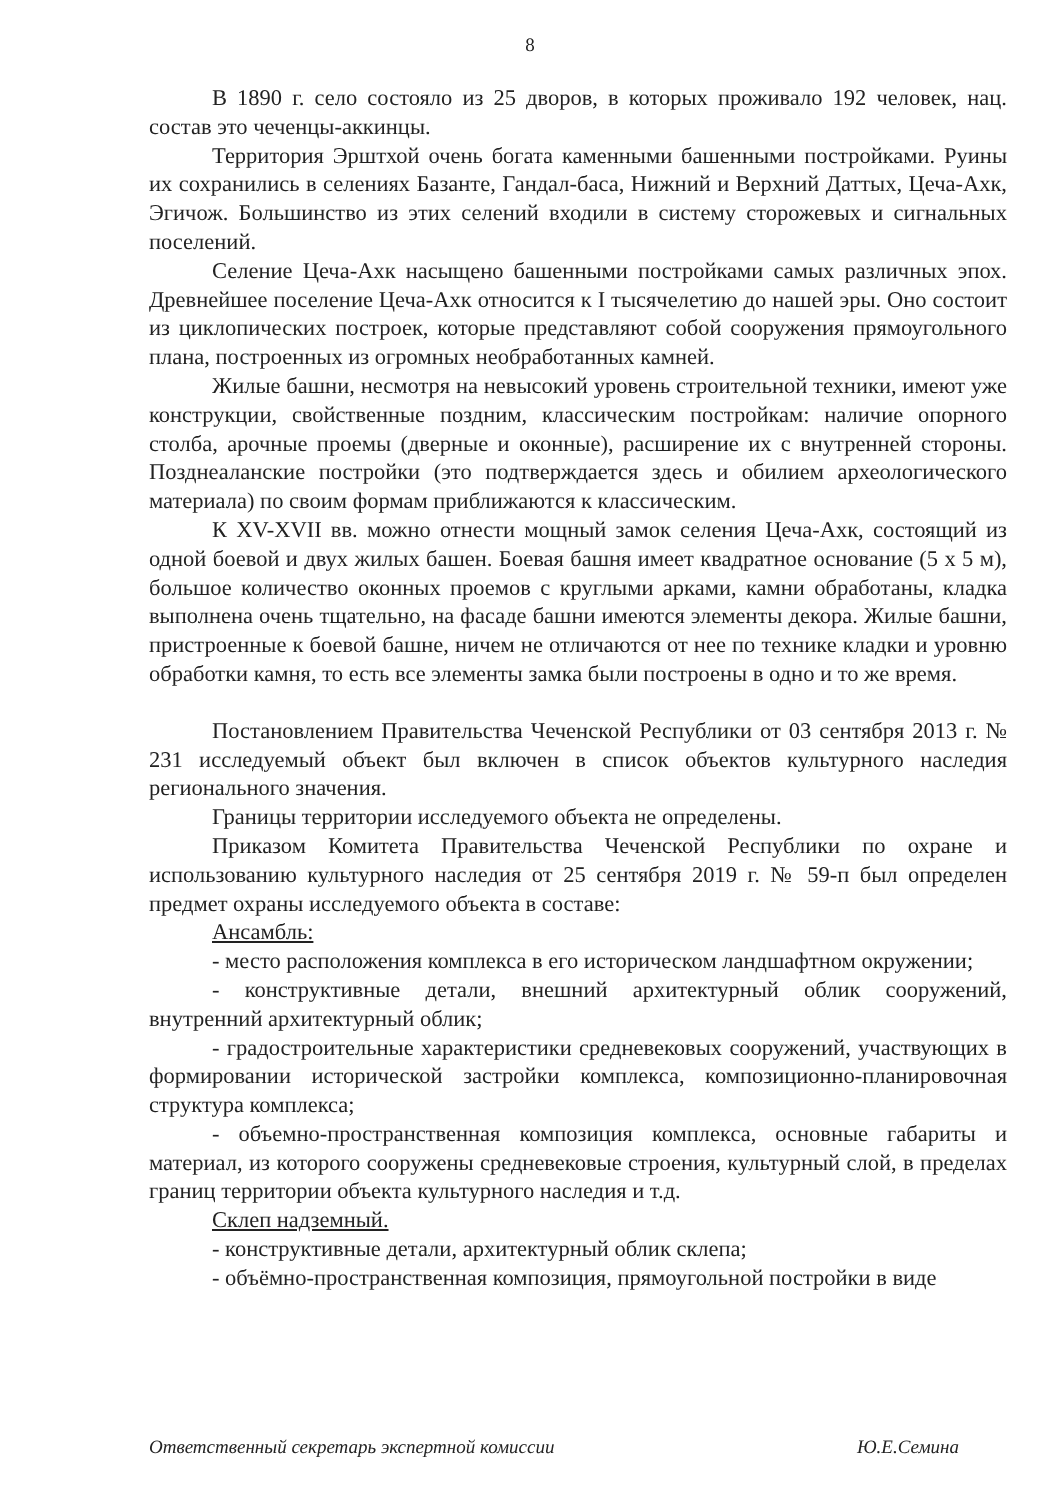8
В 1890 г. село состояло из 25 дворов, в которых проживало 192 человек, нац. состав это чеченцы-аккинцы.
Территория Эрштхой очень богата каменными башенными постройками. Руины их сохранились в селениях Базанте, Гандал-баса, Нижний и Верхний Даттых, Цеча-Ахк, Эгичож. Большинство из этих селений входили в систему сторожевых и сигнальных поселений.
Селение Цеча-Ахк насыщено башенными постройками самых различных эпох. Древнейшее поселение Цеча-Ахк относится к I тысячелетию до нашей эры. Оно состоит из циклопических построек, которые представляют собой сооружения прямоугольного плана, построенных из огромных необработанных камней.
Жилые башни, несмотря на невысокий уровень строительной техники, имеют уже конструкции, свойственные поздним, классическим постройкам: наличие опорного столба, арочные проемы (дверные и оконные), расширение их с внутренней стороны. Позднеаланские постройки (это подтверждается здесь и обилием археологического материала) по своим формам приближаются к классическим.
К XV-XVII вв. можно отнести мощный замок селения Цеча-Ахк, состоящий из одной боевой и двух жилых башен. Боевая башня имеет квадратное основание (5 х 5 м), большое количество оконных проемов с круглыми арками, камни обработаны, кладка выполнена очень тщательно, на фасаде башни имеются элементы декора. Жилые башни, пристроенные к боевой башне, ничем не отличаются от нее по технике кладки и уровню обработки камня, то есть все элементы замка были построены в одно и то же время.
Постановлением Правительства Чеченской Республики от 03 сентября 2013 г. № 231 исследуемый объект был включен в список объектов культурного наследия регионального значения.
Границы территории исследуемого объекта не определены.
Приказом Комитета Правительства Чеченской Республики по охране и использованию культурного наследия от 25 сентября 2019 г. № 59-п был определен предмет охраны исследуемого объекта в составе:
Ансамбль:
- место расположения комплекса в его историческом ландшафтном окружении;
- конструктивные детали, внешний архитектурный облик сооружений, внутренний архитектурный облик;
- градостроительные характеристики средневековых сооружений, участвующих в формировании исторической застройки комплекса, композиционно-планировочная структура комплекса;
- объемно-пространственная композиция комплекса, основные габариты и материал, из которого сооружены средневековые строения, культурный слой, в пределах границ территории объекта культурного наследия и т.д.
Склеп надземный.
- конструктивные детали, архитектурный облик склепа;
- объёмно-пространственная композиция, прямоугольной постройки в виде
Ответственный секретарь экспертной комиссии Ю.Е.Семина